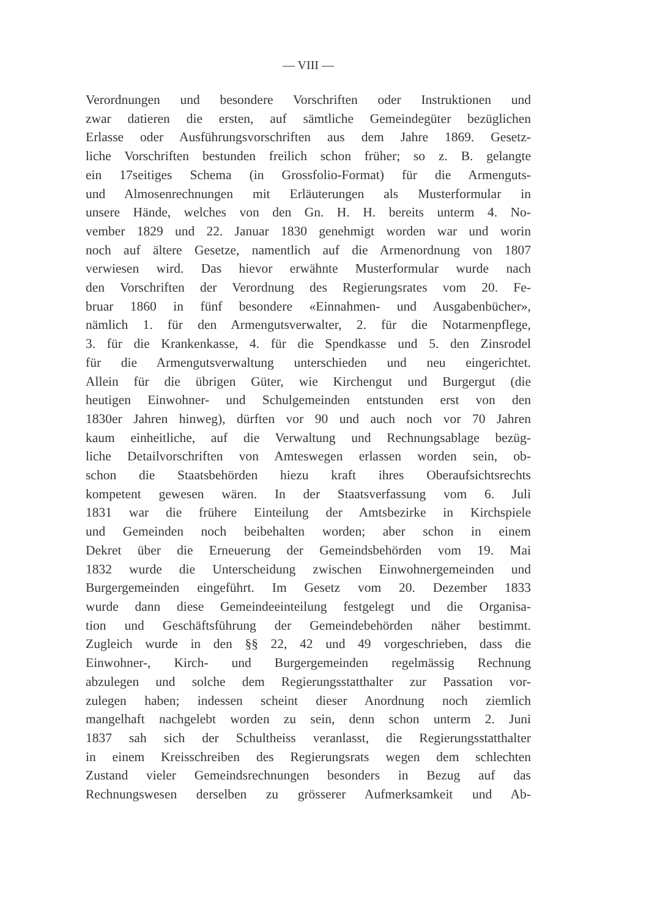— VIII —
Verordnungen und besondere Vorschriften oder Instruktionen und
zwar datieren die ersten, auf sämtliche Gemeindegüter bezüglichen
Erlasse oder Ausführungsvorschriften aus dem Jahre 1869. Gesetz-
liche Vorschriften bestunden freilich schon früher; so z. B. gelangte
ein 17seitiges Schema (in Grossfolio-Format) für die Armenguts-
und Almosenrechnungen mit Erläuterungen als Musterformular in
unsere Hände, welches von den Gn. H. H. bereits unterm 4. No-
vember 1829 und 22. Januar 1830 genehmigt worden war und worin
noch auf ältere Gesetze, namentlich auf die Armenordnung von 1807
verwiesen wird. Das hievor erwähnte Musterformular wurde nach
den Vorschriften der Verordnung des Regierungsrates vom 20. Fe-
bruar 1860 in fünf besondere «Einnahmen- und Ausgabenbücher»,
nämlich 1. für den Armengutsverwalter, 2. für die Notarmenpflege,
3. für die Krankenkasse, 4. für die Spendkasse und 5. den Zinsrodel
für die Armengutsverwaltung unterschieden und neu eingerichtet.
Allein für die übrigen Güter, wie Kirchengut und Burgergut (die
heutigen Einwohner- und Schulgemeinden entstunden erst von den
1830er Jahren hinweg), dürften vor 90 und auch noch vor 70 Jahren
kaum einheitliche, auf die Verwaltung und Rechnungsablage bezüg-
liche Detailvorschriften von Amteswegen erlassen worden sein, ob-
schon die Staatsbehörden hiezu kraft ihres Oberaufsichtsrechts
kompetent gewesen wären. In der Staatsverfassung vom 6. Juli
1831 war die frühere Einteilung der Amtsbezirke in Kirchspiele
und Gemeinden noch beibehalten worden; aber schon in einem
Dekret über die Erneuerung der Gemeindsbehörden vom 19. Mai
1832 wurde die Unterscheidung zwischen Einwohnergemeinden und
Burgergemeinden eingeführt. Im Gesetz vom 20. Dezember 1833
wurde dann diese Gemeindeeinteilung festgelegt und die Organisa-
tion und Geschäftsführung der Gemeindebehörden näher bestimmt.
Zugleich wurde in den §§ 22, 42 und 49 vorgeschrieben, dass die
Einwohner-, Kirch- und Burgergemeinden regelmässig Rechnung
abzulegen und solche dem Regierungsstatthalter zur Passation vor-
zulegen haben; indessen scheint dieser Anordnung noch ziemlich
mangelhaft nachgelebt worden zu sein, denn schon unterm 2. Juni
1837 sah sich der Schultheiss veranlasst, die Regierungsstatthalter
in einem Kreisschreiben des Regierungsrats wegen dem schlechten
Zustand vieler Gemeindsrechnungen besonders in Bezug auf das
Rechnungswesen derselben zu grösserer Aufmerksamkeit und Ab-